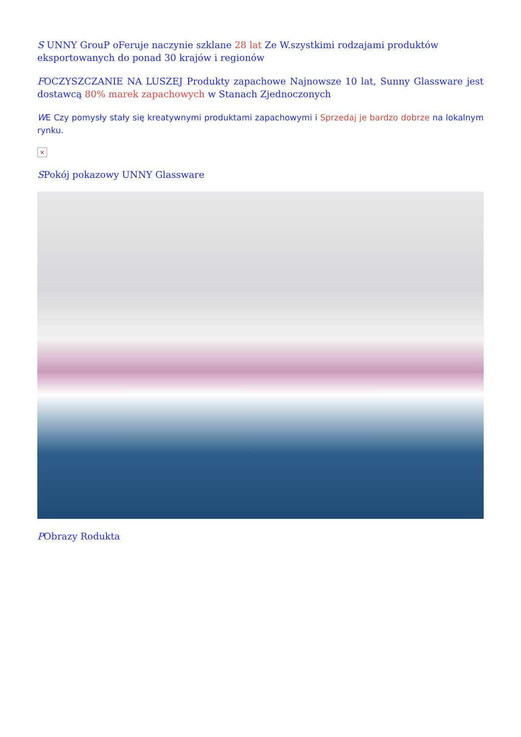S UNNY GrouP oFeruje naczynie szklane 28 lat Ze W.szystkimi rodzajami produktów eksportowanych do ponad 30 krajów i regionów
FOCZYSZCZANIE NA LUSZEJ Produkty zapachowe Najnowsze 10 lat, Sunny Glassware jest dostawcą 80% marek zapachowych w Stanach Zjednoczonych
WE Czy pomysły stały się kreatywnymi produktami zapachowymi i Sprzedaj je bardzo dobrze na lokalnym rynku.
×
SPokój pokazowy UNNY Glassware
PObrazy Rodukta